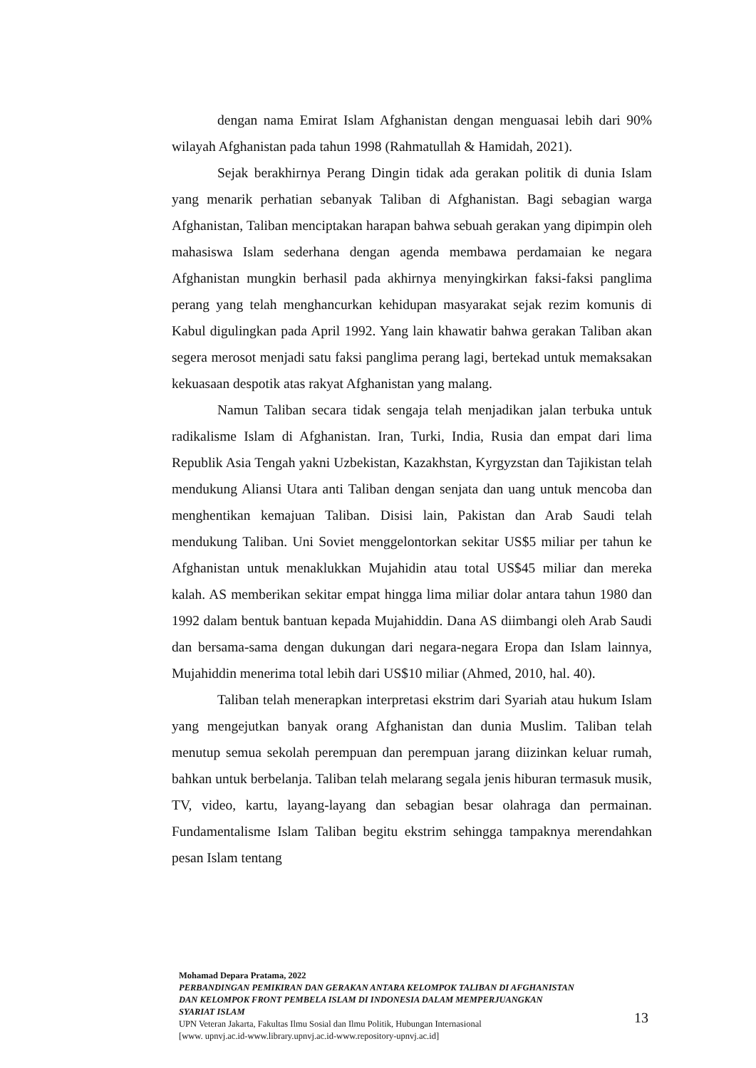dengan nama Emirat Islam Afghanistan dengan menguasai lebih dari 90% wilayah Afghanistan pada tahun 1998 (Rahmatullah & Hamidah, 2021).
Sejak berakhirnya Perang Dingin tidak ada gerakan politik di dunia Islam yang menarik perhatian sebanyak Taliban di Afghanistan. Bagi sebagian warga Afghanistan, Taliban menciptakan harapan bahwa sebuah gerakan yang dipimpin oleh mahasiswa Islam sederhana dengan agenda membawa perdamaian ke negara Afghanistan mungkin berhasil pada akhirnya menyingkirkan faksi-faksi panglima perang yang telah menghancurkan kehidupan masyarakat sejak rezim komunis di Kabul digulingkan pada April 1992. Yang lain khawatir bahwa gerakan Taliban akan segera merosot menjadi satu faksi panglima perang lagi, bertekad untuk memaksakan kekuasaan despotik atas rakyat Afghanistan yang malang.
Namun Taliban secara tidak sengaja telah menjadikan jalan terbuka untuk radikalisme Islam di Afghanistan. Iran, Turki, India, Rusia dan empat dari lima Republik Asia Tengah yakni Uzbekistan, Kazakhstan, Kyrgyzstan dan Tajikistan telah mendukung Aliansi Utara anti Taliban dengan senjata dan uang untuk mencoba dan menghentikan kemajuan Taliban. Disisi lain, Pakistan dan Arab Saudi telah mendukung Taliban. Uni Soviet menggelontorkan sekitar US$5 miliar per tahun ke Afghanistan untuk menaklukkan Mujahidin atau total US$45 miliar dan mereka kalah. AS memberikan sekitar empat hingga lima miliar dolar antara tahun 1980 dan 1992 dalam bentuk bantuan kepada Mujahiddin. Dana AS diimbangi oleh Arab Saudi dan bersama-sama dengan dukungan dari negara-negara Eropa dan Islam lainnya, Mujahiddin menerima total lebih dari US$10 miliar (Ahmed, 2010, hal. 40).
Taliban telah menerapkan interpretasi ekstrim dari Syariah atau hukum Islam yang mengejutkan banyak orang Afghanistan dan dunia Muslim. Taliban telah menutup semua sekolah perempuan dan perempuan jarang diizinkan keluar rumah, bahkan untuk berbelanja. Taliban telah melarang segala jenis hiburan termasuk musik, TV, video, kartu, layang-layang dan sebagian besar olahraga dan permainan. Fundamentalisme Islam Taliban begitu ekstrim sehingga tampaknya merendahkan pesan Islam tentang
Mohamad Depara Pratama, 2022
PERBANDINGAN PEMIKIRAN DAN GERAKAN ANTARA KELOMPOK TALIBAN DI AFGHANISTAN DAN KELOMPOK FRONT PEMBELA ISLAM DI INDONESIA DALAM MEMPERJUANGKAN SYARIAT ISLAM
UPN Veteran Jakarta, Fakultas Ilmu Sosial dan Ilmu Politik, Hubungan Internasional
[www. upnvj.ac.id-www.library.upnvj.ac.id-www.repository-upnvj.ac.id]
13